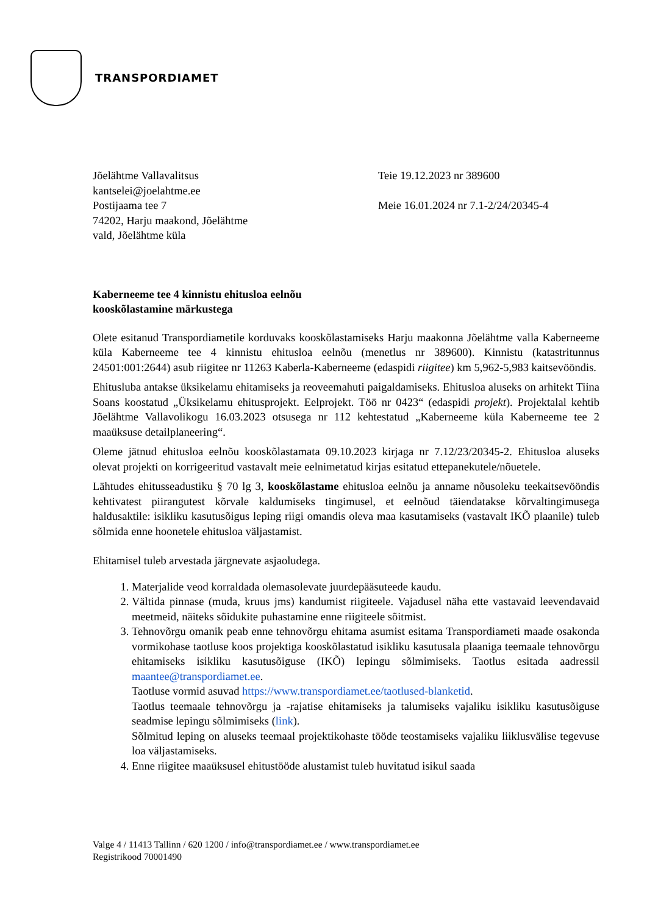TRANSPORDIAMET
Jõelähtme Vallavalitsus
kantselei@joelahtme.ee
Postijaama tee 7
74202, Harju maakond, Jõelähtme
vald, Jõelähtme küla
Teie 19.12.2023 nr 389600
Meie 16.01.2024 nr 7.1-2/24/20345-4
Kaberneeme tee 4 kinnistu ehitusloa eelnõu
kooskõlastamine märkustega
Olete esitanud Transpordiametile korduvaks kooskõlastamiseks Harju maakonna Jõelähtme valla Kaberneeme küla Kaberneeme tee 4 kinnistu ehitusloa eelnõu (menetlus nr 389600). Kinnistu (katastritunnus 24501:001:2644) asub riigitee nr 11263 Kaberla-Kaberneeme (edaspidi riigitee) km 5,962-5,983 kaitsevööndis.
Ehitusluba antakse üksikelamu ehitamiseks ja reoveemahuti paigaldamiseks. Ehitusloa aluseks on arhitekt Tiina Soans koostatud „Üksikelamu ehitusprojekt. Eelprojekt. Töö nr 0423“ (edaspidi projekt). Projektalal kehtib Jõelähtme Vallavolikogu 16.03.2023 otsusega nr 112 kehtestatud „Kaberneeme küla Kaberneeme tee 2 maaüksuse detailplaneering“.
Oleme jätnud ehitusloa eelnõu kooskõlastamata 09.10.2023 kirjaga nr 7.12/23/20345-2. Ehitusloa aluseks olevat projekti on korrigeeritud vastavalt meie eelnimetatud kirjas esitatud ettepanekutele/nõuetele.
Lähtudes ehitusseadustiku § 70 lg 3, kooskõlastame ehitusloa eelnõu ja anname nõusoleku teekaitsevööndis kehtivatest piirangutest kõrvale kaldumiseks tingimusel, et eelnõud täiendatakse kõrvaltingimusega haldusaktile: isikliku kasutusõigus leping riigi omandis oleva maa kasutamiseks (vastavalt IKÕ plaanile) tuleb sõlmida enne hoonetele ehitusloa väljastamist.
Ehitamisel tuleb arvestada järgnevate asjaoludega.
1. Materjalide veod korraldada olemasolevate juurdepääsuteede kaudu.
2. Vältida pinnase (muda, kruus jms) kandumist riigiteele. Vajadusel näha ette vastavaid leevendavaid meetmeid, näiteks sõidukite puhastamine enne riigiteele sõitmist.
3. Tehnovõrgu omanik peab enne tehnovõrgu ehitama asumist esitama Transpordiameti maade osakonda vormikohase taotluse koos projektiga kooskõlastatud isikliku kasutusala plaaniga teemaale tehnovõrgu ehitamiseks isikliku kasutusõiguse (IKÕ) lepingu sõlmimiseks. Taotlus esitada aadressil maantee@transpordiamet.ee.
Taotluse vormid asuvad https://www.transpordiamet.ee/taotlused-blanketid.
Taotlus teemaale tehnovõrgu ja -rajatise ehitamiseks ja talumiseks vajaliku isikliku kasutusõiguse seadmise lepingu sõlmimiseks (link).
Sõlmitud leping on aluseks teemaal projektikohaste tööde teostamiseks vajaliku liiklusvälise tegevuse loa väljastamiseks.
4. Enne riigitee maaüksusel ehitustööde alustamist tuleb huvitatud isikul saada
Valge 4 / 11413 Tallinn / 620 1200 / info@transpordiamet.ee / www.transpordiamet.ee
Registrikood 70001490